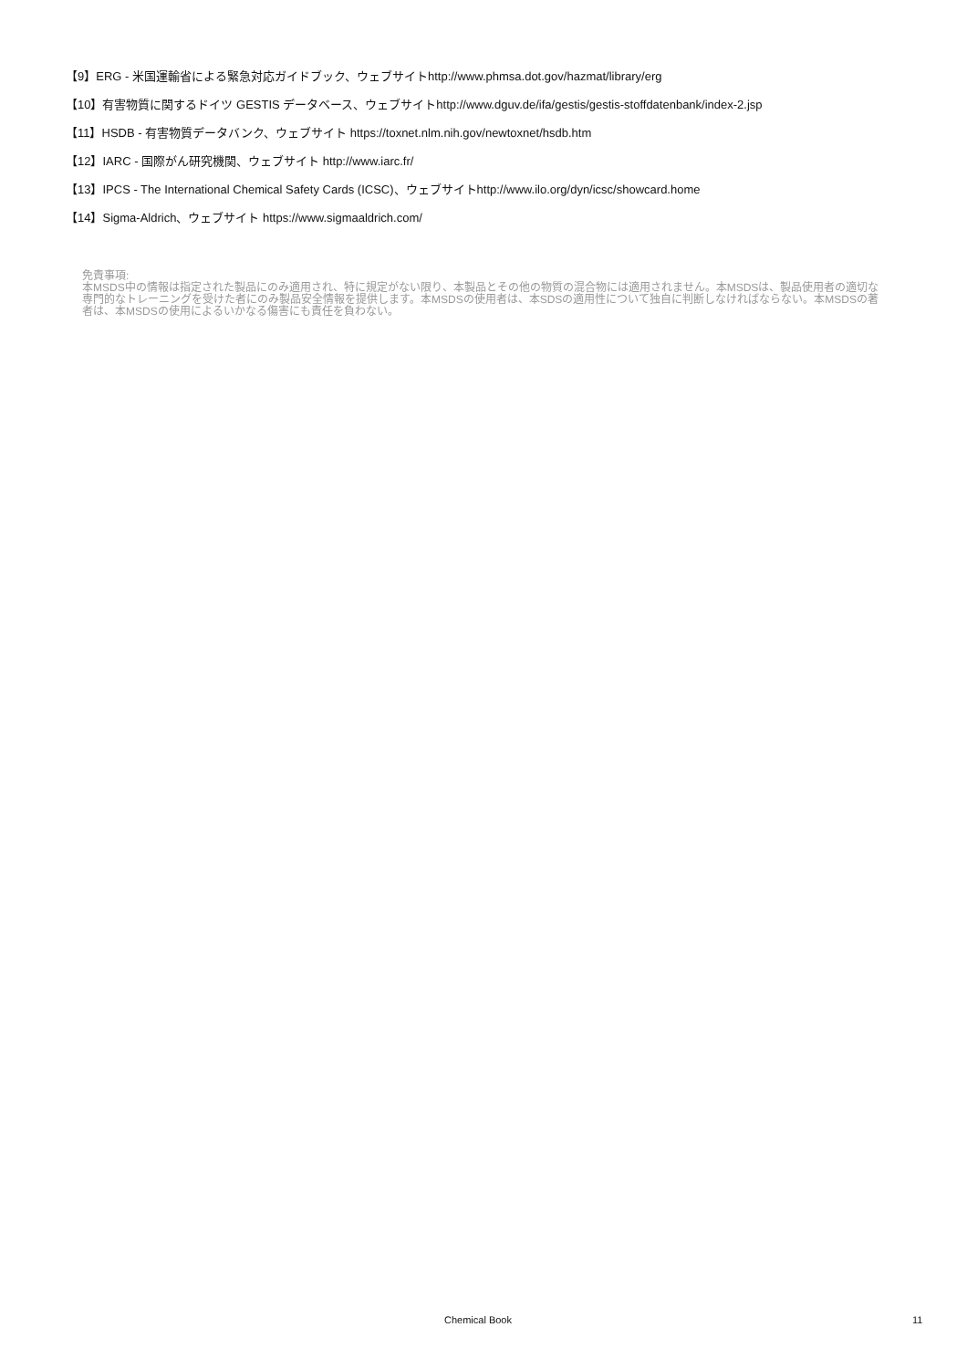【9】ERG - 米国運輸省による緊急対応ガイドブック、ウェブサイトhttp://www.phmsa.dot.gov/hazmat/library/erg
【10】有害物質に関するドイツ GESTIS データベース、ウェブサイトhttp://www.dguv.de/ifa/gestis/gestis-stoffdatenbank/index-2.jsp
【11】HSDB - 有害物質データバンク、ウェブサイト https://toxnet.nlm.nih.gov/newtoxnet/hsdb.htm
【12】IARC - 国際がん研究機関、ウェブサイト http://www.iarc.fr/
【13】IPCS - The International Chemical Safety Cards (ICSC)、ウェブサイトhttp://www.ilo.org/dyn/icsc/showcard.home
【14】Sigma-Aldrich、ウェブサイト https://www.sigmaaldrich.com/
免責事項:
本MSDS中の情報は指定された製品にのみ適用され、特に規定がない限り、本製品とその他の物質の混合物には適用されません。本MSDSは、製品使用者の適切な専門的なトレーニングを受けた者にのみ製品安全情報を提供します。本MSDSの使用者は、本SDSの適用性について独自に判断しなければならない。本MSDSの著者は、本MSDSの使用によるいかなる傷害にも責任を負わない。
Chemical Book 11